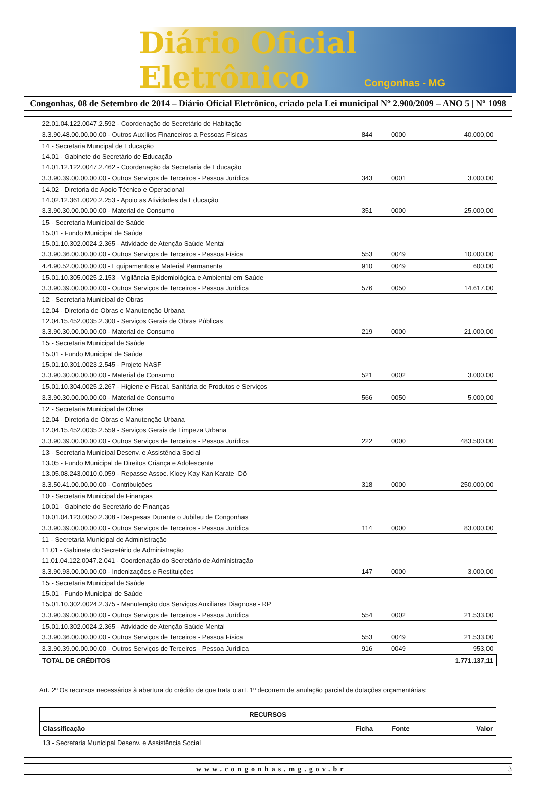Diário Oficial Eletrônico
Congonhas - MG
Congonhas, 08 de Setembro de 2014 – Diário Oficial Eletrônico, criado pela Lei municipal Nº 2.900/2009 – ANO 5 | Nº 1098
| 22.01.04.122.0047.2.592 - Coordenação do Secretário de Habitação | | | |
| 3.3.90.48.00.00.00.00 - Outros Auxílios Financeiros a Pessoas Físicas | 844 | 0000 | 40.000,00 |
| 14 - Secretaria Muncipal de Educação | | | |
| 14.01 - Gabinete do Secretário de Educação | | | |
| 14.01.12.122.0047.2.462 - Coordenação da Secretaria de Educação | | | |
| 3.3.90.39.00.00.00.00 - Outros Serviços de Terceiros - Pessoa Jurídica | 343 | 0001 | 3.000,00 |
| 14.02 - Diretoria de Apoio Técnico e Operacional | | | |
| 14.02.12.361.0020.2.253 - Apoio as Atividades da Educação | | | |
| 3.3.90.30.00.00.00.00 - Material de Consumo | 351 | 0000 | 25.000,00 |
| 15 - Secretaria Municipal de Saúde | | | |
| 15.01 - Fundo Municipal de Saúde | | | |
| 15.01.10.302.0024.2.365 - Atividade de Atenção Saúde Mental | | | |
| 3.3.90.36.00.00.00.00 - Outros Serviços de Terceiros - Pessoa Física | 553 | 0049 | 10.000,00 |
| 4.4.90.52.00.00.00.00 - Equipamentos e Material Permanente | 910 | 0049 | 600,00 |
| 15.01.10.305.0025.2.153 - Vigilância Epidemiológica e Ambiental em Saúde | | | |
| 3.3.90.39.00.00.00.00 - Outros Serviços de Terceiros - Pessoa Jurídica | 576 | 0050 | 14.617,00 |
| 12 - Secretaria Municipal de Obras | | | |
| 12.04 - Diretoria de Obras e Manutenção Urbana | | | |
| 12.04.15.452.0035.2.300 - Serviços Gerais de Obras Públicas | | | |
| 3.3.90.30.00.00.00.00 - Material de Consumo | 219 | 0000 | 21.000,00 |
| 15 - Secretaria Municipal de Saúde | | | |
| 15.01 - Fundo Municipal de Saúde | | | |
| 15.01.10.301.0023.2.545 - Projeto NASF | | | |
| 3.3.90.30.00.00.00.00 - Material de Consumo | 521 | 0002 | 3.000,00 |
| 15.01.10.304.0025.2.267 - Higiene e Fiscal. Sanitária de Produtos e Serviços | | | |
| 3.3.90.30.00.00.00.00 - Material de Consumo | 566 | 0050 | 5.000,00 |
| 12 - Secretaria Municipal de Obras | | | |
| 12.04 - Diretoria de Obras e Manutenção Urbana | | | |
| 12.04.15.452.0035.2.559 - Serviços Gerais de Limpeza Urbana | | | |
| 3.3.90.39.00.00.00.00 - Outros Serviços de Terceiros - Pessoa Jurídica | 222 | 0000 | 483.500,00 |
| 13 - Secretaria Municipal Desenv. e Assistência Social | | | |
| 13.05 - Fundo Municipal de Direitos Criança e Adolescente | | | |
| 13.05.08.243.0010.0.059 - Repasse Assoc. Kioey Kay Kan Karate -Dô | | | |
| 3.3.50.41.00.00.00.00 - Contribuições | 318 | 0000 | 250.000,00 |
| 10 - Secretaria Municipal de Finanças | | | |
| 10.01 - Gabinete do Secretário de Finanças | | | |
| 10.01.04.123.0050.2.308 - Despesas Durante o Jubileu de Congonhas | | | |
| 3.3.90.39.00.00.00.00 - Outros Serviços de Terceiros - Pessoa Jurídica | 114 | 0000 | 83.000,00 |
| 11 - Secretaria Municipal de Administração | | | |
| 11.01 - Gabinete do Secretário de Administração | | | |
| 11.01.04.122.0047.2.041 - Coordenação do Secretário de Administração | | | |
| 3.3.90.93.00.00.00.00 - Indenizações e Restituições | 147 | 0000 | 3.000,00 |
| 15 - Secretaria Municipal de Saúde | | | |
| 15.01 - Fundo Municipal de Saúde | | | |
| 15.01.10.302.0024.2.375 - Manutenção dos Serviços Auxiliares Diagnose - RP | | | |
| 3.3.90.39.00.00.00.00 - Outros Serviços de Terceiros - Pessoa Jurídica | 554 | 0002 | 21.533,00 |
| 15.01.10.302.0024.2.365 - Atividade de Atenção Saúde Mental | | | |
| 3.3.90.36.00.00.00.00 - Outros Serviços de Terceiros - Pessoa Física | 553 | 0049 | 21.533,00 |
| 3.3.90.39.00.00.00.00 - Outros Serviços de Terceiros - Pessoa Jurídica | 916 | 0049 | 953,00 |
| TOTAL DE CRÉDITOS | | | 1.771.137,11 |
Art. 2º Os recursos necessários à abertura do crédito de que trata o art. 1º decorrem de anulação parcial de dotações orçamentárias:
| RECURSOS | | | |
| --- | --- | --- | --- |
| Classificação | Ficha | Fonte | Valor |
| 13 - Secretaria Municipal Desenv. e Assistência Social | | | |
www.congonhas.mg.gov.br 3